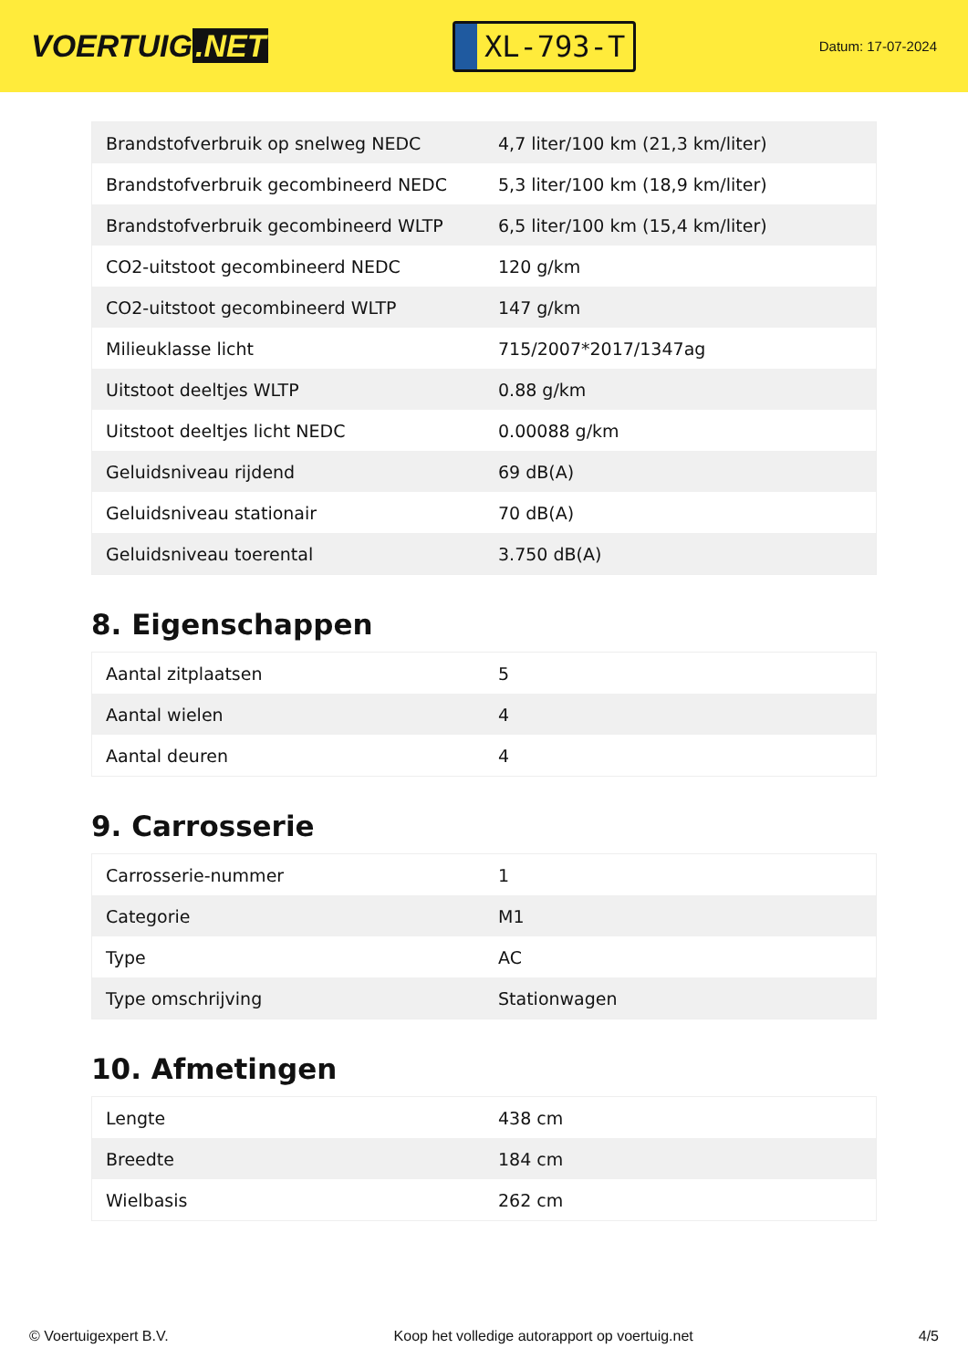VOERTUIG.NET
XL-793-T
Datum: 17-07-2024
| Brandstofverbruik op snelweg NEDC | 4,7 liter/100 km (21,3 km/liter) |
| Brandstofverbruik gecombineerd NEDC | 5,3 liter/100 km (18,9 km/liter) |
| Brandstofverbruik gecombineerd WLTP | 6,5 liter/100 km (15,4 km/liter) |
| CO2-uitstoot gecombineerd NEDC | 120 g/km |
| CO2-uitstoot gecombineerd WLTP | 147 g/km |
| Milieuklasse licht | 715/2007*2017/1347ag |
| Uitstoot deeltjes WLTP | 0.88 g/km |
| Uitstoot deeltjes licht NEDC | 0.00088 g/km |
| Geluidsniveau rijdend | 69 dB(A) |
| Geluidsniveau stationair | 70 dB(A) |
| Geluidsniveau toerental | 3.750 dB(A) |
8. Eigenschappen
| Aantal zitplaatsen | 5 |
| Aantal wielen | 4 |
| Aantal deuren | 4 |
9. Carrosserie
| Carrosserie-nummer | 1 |
| Categorie | M1 |
| Type | AC |
| Type omschrijving | Stationwagen |
10. Afmetingen
| Lengte | 438 cm |
| Breedte | 184 cm |
| Wielbasis | 262 cm |
© Voertuigexpert B.V. Koop het volledige autorapport op voertuig.net 4/5